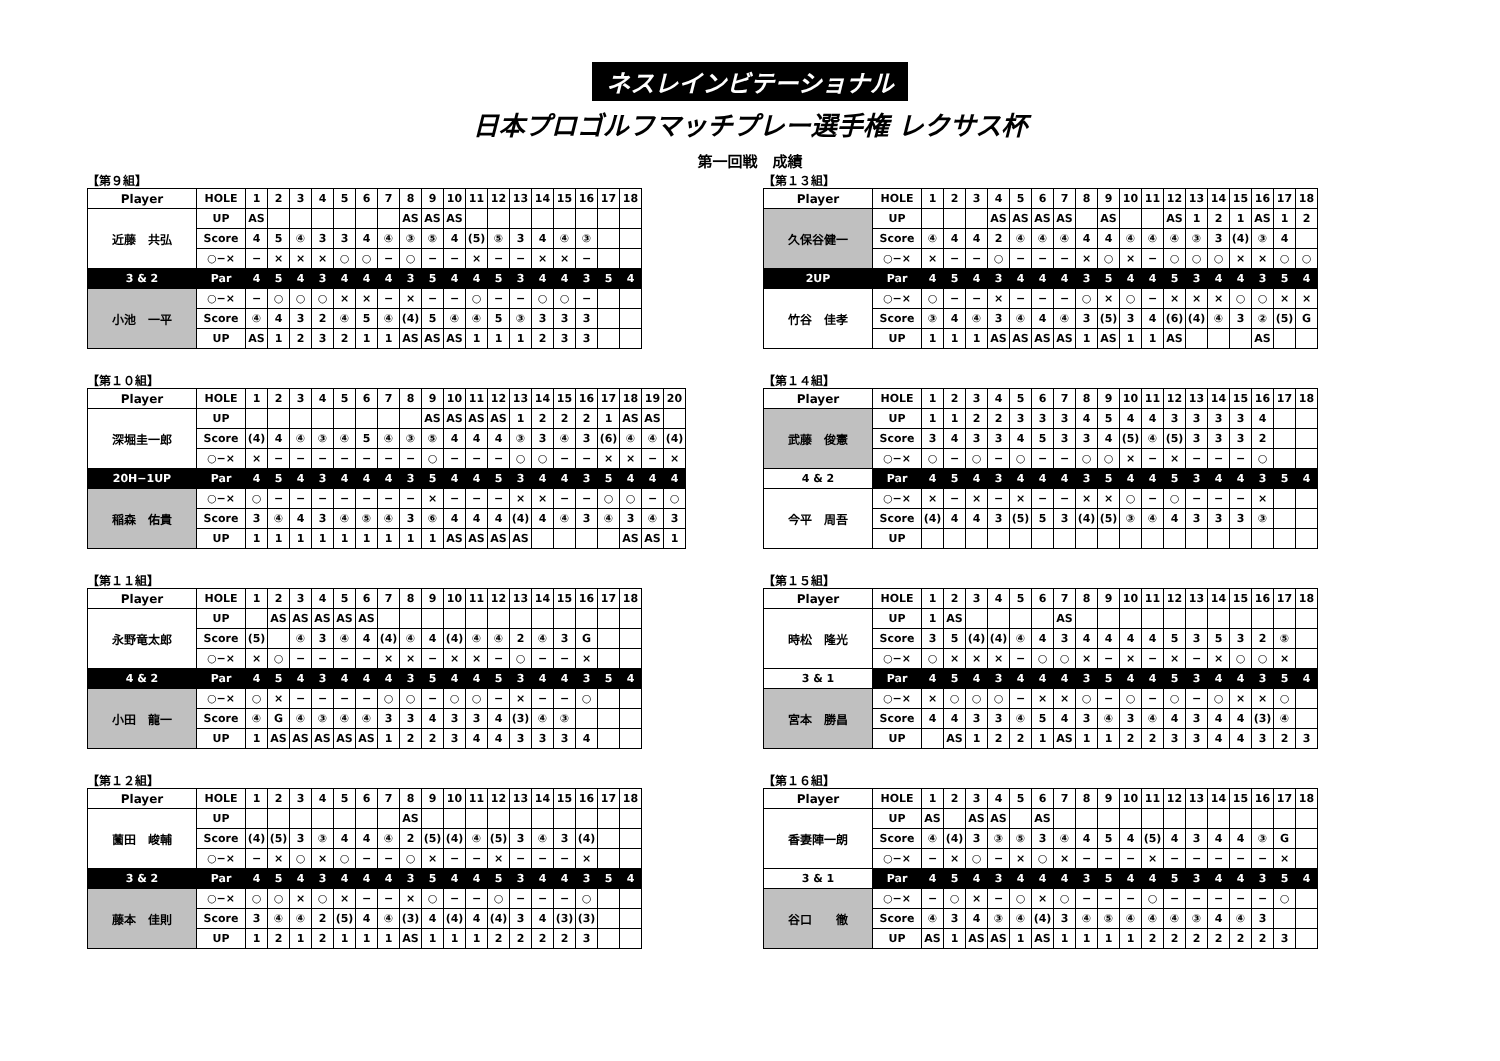ネスレインビテーショナル
日本プロゴルフマッチプレー選手権 レクサス杯
第一回戦　成績
【第９組】
| Player | HOLE | 1 | 2 | 3 | 4 | 5 | 6 | 7 | 8 | 9 | 10 | 11 | 12 | 13 | 14 | 15 | 16 | 17 | 18 |
| --- | --- | --- | --- | --- | --- | --- | --- | --- | --- | --- | --- | --- | --- | --- | --- | --- | --- | --- | --- |
| 近藤 共弘 | UP | AS | | | | | | | AS | AS | AS | | | | | | | | |
| | Score | 4 | 5 | ④ | 3 | 3 | 4 | ④ | ③ | ⑤ | 4 | (5) | ⑤ | 3 | 4 | ④ | ③ | | |
| | ○−× | − | × | × | × | ○ | ○ | − | ○ | − | − | × | − | − | × | × | − | | |
| 3 & 2 | Par | 4 | 5 | 4 | 3 | 4 | 4 | 4 | 3 | 5 | 4 | 4 | 5 | 3 | 4 | 4 | 3 | 5 | 4 |
| 小池 一平 | ○−× | − | ○ | ○ | ○ | × | × | − | × | − | − | ○ | − | − | ○ | ○ | − | | |
| | Score | ④ | 4 | 3 | 2 | ④ | 5 | ④ | (4) | 5 | ④ | ④ | 5 | ③ | 3 | 3 | 3 | | |
| | UP | AS | 1 | 2 | 3 | 2 | 1 | 1 | AS | AS | AS | 1 | 1 | 1 | 2 | 3 | 3 | | |
【第１０組】
| Player | HOLE | 1 | 2 | 3 | 4 | 5 | 6 | 7 | 8 | 9 | 10 | 11 | 12 | 13 | 14 | 15 | 16 | 17 | 18 | 19 | 20 |
| --- | --- | --- | --- | --- | --- | --- | --- | --- | --- | --- | --- | --- | --- | --- | --- | --- | --- | --- | --- | --- | --- |
| 深堀圭一郎 | UP | | | | | | | | | AS | AS | AS | AS | 1 | 2 | 2 | 2 | 1 | AS | AS | |
| | Score | (4) | 4 | ④ | ③ | ④ | 5 | ④ | ③ | ⑤ | 4 | 4 | 4 | ③ | 3 | ④ | 3 | (6) | ④ | ④ | (4) |
| | ○−× | × | − | − | − | − | − | − | − | ○ | − | − | − | ○ | ○ | − | − | × | × | − | × |
| 20H−1UP | Par | 4 | 5 | 4 | 3 | 4 | 4 | 4 | 3 | 5 | 4 | 4 | 5 | 3 | 4 | 4 | 3 | 5 | 4 | 4 | 4 |
| 稲森 佑貴 | ○−× | ○ | − | − | − | − | − | − | − | × | − | − | − | × | × | − | − | ○ | ○ | − | ○ |
| | Score | 3 | ④ | 4 | 3 | ④ | ⑤ | ④ | 3 | ⑥ | 4 | 4 | 4 | (4) | 4 | ④ | 3 | ④ | 3 | ④ | 3 |
| | UP | 1 | 1 | 1 | 1 | 1 | 1 | 1 | 1 | 1 | AS | AS | AS | AS | | | | | AS | AS | 1 |
【第１１組】
| Player | HOLE | 1 | 2 | 3 | 4 | 5 | 6 | 7 | 8 | 9 | 10 | 11 | 12 | 13 | 14 | 15 | 16 | 17 | 18 |
| --- | --- | --- | --- | --- | --- | --- | --- | --- | --- | --- | --- | --- | --- | --- | --- | --- | --- | --- | --- |
| 永野竜太郎 | UP | | AS | AS | AS | AS | AS | | | | | | | | | | | | |
| | Score | (5) | | ④ | 3 | ④ | 4 | (4) | ④ | 4 | (4) | ④ | ④ | 2 | ④ | 3 | G | | |
| | ○−× | × | ○ | − | − | − | − | × | × | − | × | × | − | ○ | − | − | × | | |
| 4 & 2 | Par | 4 | 5 | 4 | 3 | 4 | 4 | 4 | 3 | 5 | 4 | 4 | 5 | 3 | 4 | 4 | 3 | 5 | 4 |
| 小田 龍一 | ○−× | ○ | × | − | − | − | − | ○ | ○ | − | ○ | ○ | − | × | − | − | ○ | | |
| | Score | ④ | G | ④ | ③ | ④ | ④ | 3 | 3 | 4 | 3 | 3 | 4 | (3) | ④ | ③ | | | |
| | UP | 1 | AS | AS | AS | AS | AS | 1 | 2 | 2 | 3 | 4 | 4 | 3 | 3 | 3 | 4 | | |
【第１２組】
| Player | HOLE | 1 | 2 | 3 | 4 | 5 | 6 | 7 | 8 | 9 | 10 | 11 | 12 | 13 | 14 | 15 | 16 | 17 | 18 |
| --- | --- | --- | --- | --- | --- | --- | --- | --- | --- | --- | --- | --- | --- | --- | --- | --- | --- | --- | --- |
| 薗田 峻輔 | UP | | | | | | | | AS | | | | | | | | | | |
| | Score | (4) | (5) | 3 | ③ | 4 | 4 | ④ | 2 | (5) | (4) | ④ | (5) | 3 | ④ | 3 | (4) | | |
| | ○−× | − | × | ○ | × | ○ | − | − | ○ | × | − | − | × | − | − | − | × | | |
| 3 & 2 | Par | 4 | 5 | 4 | 3 | 4 | 4 | 4 | 3 | 5 | 4 | 4 | 5 | 3 | 4 | 4 | 3 | 5 | 4 |
| 藤本 佳則 | ○−× | ○ | ○ | × | ○ | × | − | − | × | ○ | − | − | ○ | − | − | − | ○ | | |
| | Score | 3 | ④ | ④ | 2 | (5) | 4 | ④ | (3) | 4 | (4) | 4 | (4) | 3 | 4 | (3) | (3) | | |
| | UP | 1 | 2 | 1 | 2 | 1 | 1 | 1 | AS | 1 | 1 | 1 | 2 | 2 | 2 | 2 | 3 | | |
【第１３組】
| Player | HOLE | 1 | 2 | 3 | 4 | 5 | 6 | 7 | 8 | 9 | 10 | 11 | 12 | 13 | 14 | 15 | 16 | 17 | 18 |
| --- | --- | --- | --- | --- | --- | --- | --- | --- | --- | --- | --- | --- | --- | --- | --- | --- | --- | --- | --- |
| 久保谷健一 | UP | | | | AS | AS | AS | AS | | AS | | | AS | 1 | 2 | 1 | AS | 1 | 2 |
| | Score | ④ | 4 | 4 | 2 | ④ | ④ | ④ | 4 | 4 | ④ | ④ | ④ | ③ | 3 | (4) | ③ | 4 | |
| | ○−× | × | − | − | ○ | − | − | − | × | ○ | × | − | ○ | ○ | ○ | × | × | ○ | ○ |
| 2UP | Par | 4 | 5 | 4 | 3 | 4 | 4 | 4 | 3 | 5 | 4 | 4 | 5 | 3 | 4 | 4 | 3 | 5 | 4 |
| 竹谷 佳孝 | ○−× | ○ | − | − | × | − | − | − | ○ | × | ○ | − | × | × | × | ○ | ○ | × | × |
| | Score | ③ | 4 | ④ | 3 | ④ | 4 | ④ | 3 | (5) | 3 | 4 | (6) | (4) | ④ | 3 | ② | (5) | G |
| | UP | 1 | 1 | 1 | AS | AS | AS | AS | 1 | AS | 1 | 1 | AS | | | | AS | | |
【第１４組】
| Player | HOLE | 1 | 2 | 3 | 4 | 5 | 6 | 7 | 8 | 9 | 10 | 11 | 12 | 13 | 14 | 15 | 16 | 17 | 18 |
| --- | --- | --- | --- | --- | --- | --- | --- | --- | --- | --- | --- | --- | --- | --- | --- | --- | --- | --- | --- |
| 武藤 俊憲 | UP | 1 | 1 | 2 | 2 | 3 | 3 | 3 | 4 | 5 | 4 | 4 | 3 | 3 | 3 | 3 | 4 | | |
| | Score | 3 | 4 | 3 | 3 | 4 | 5 | 3 | 3 | 4 | (5) | ④ | (5) | 3 | 3 | 3 | 2 | | |
| | ○−× | ○ | − | ○ | − | ○ | − | − | ○ | ○ | × | − | × | − | − | − | ○ | | |
| 4 & 2 | Par | 4 | 5 | 4 | 3 | 4 | 4 | 4 | 3 | 5 | 4 | 4 | 5 | 3 | 4 | 4 | 3 | 5 | 4 |
| 今平 周吾 | ○−× | × | − | × | − | × | − | − | × | × | ○ | − | ○ | − | − | − | × | | |
| | Score | (4) | 4 | 4 | 3 | (5) | 5 | 3 | (4) | (5) | ③ | ④ | 4 | 3 | 3 | 3 | ③ | | |
| | UP | | | | | | | | | | | | | | | | | | |
【第１５組】
| Player | HOLE | 1 | 2 | 3 | 4 | 5 | 6 | 7 | 8 | 9 | 10 | 11 | 12 | 13 | 14 | 15 | 16 | 17 | 18 |
| --- | --- | --- | --- | --- | --- | --- | --- | --- | --- | --- | --- | --- | --- | --- | --- | --- | --- | --- | --- |
| 時松 隆光 | UP | 1 | AS | | | | | AS | | | | | | | | | | | |
| | Score | 3 | 5 | (4) | (4) | ④ | 4 | 3 | 4 | 4 | 4 | 4 | 5 | 3 | 5 | 3 | 2 | ⑤ | |
| | ○−× | ○ | × | × | × | − | ○ | ○ | × | − | × | − | × | − | × | ○ | ○ | × | |
| 3 & 1 | Par | 4 | 5 | 4 | 3 | 4 | 4 | 4 | 3 | 5 | 4 | 4 | 5 | 3 | 4 | 4 | 3 | 5 | 4 |
| 宮本 勝昌 | ○−× | × | ○ | ○ | ○ | − | × | × | ○ | − | ○ | − | ○ | − | ○ | × | × | ○ | |
| | Score | 4 | 4 | 3 | 3 | ④ | 5 | 4 | 3 | ④ | 3 | ④ | 4 | 3 | 4 | 4 | (3) | ④ | |
| | UP | | AS | 1 | 2 | 2 | 1 | AS | 1 | 1 | 2 | 2 | 3 | 3 | 4 | 4 | 3 | 2 | 3 |
【第１６組】
| Player | HOLE | 1 | 2 | 3 | 4 | 5 | 6 | 7 | 8 | 9 | 10 | 11 | 12 | 13 | 14 | 15 | 16 | 17 | 18 |
| --- | --- | --- | --- | --- | --- | --- | --- | --- | --- | --- | --- | --- | --- | --- | --- | --- | --- | --- | --- |
| 香妻陣一朗 | UP | AS | | AS | AS | | AS | | | | | | | | | | | | |
| | Score | ④ | (4) | 3 | ③ | ⑤ | 3 | ④ | 4 | 5 | 4 | (5) | 4 | 3 | 4 | 4 | ③ | G | |
| | ○−× | − | × | ○ | − | × | ○ | × | − | − | − | × | − | − | − | − | − | × | |
| 3 & 1 | Par | 4 | 5 | 4 | 3 | 4 | 4 | 4 | 3 | 5 | 4 | 4 | 5 | 3 | 4 | 4 | 3 | 5 | 4 |
| 谷口 徹 | ○−× | − | ○ | × | − | ○ | × | ○ | − | − | − | ○ | − | − | − | − | − | ○ | |
| | Score | ④ | 3 | 4 | ③ | ④ | (4) | 3 | ④ | ⑤ | ④ | ④ | ④ | ③ | 4 | ④ | 3 | | |
| | UP | AS | 1 | AS | AS | 1 | AS | 1 | 1 | 1 | 1 | 2 | 2 | 2 | 2 | 2 | 2 | 3 | |